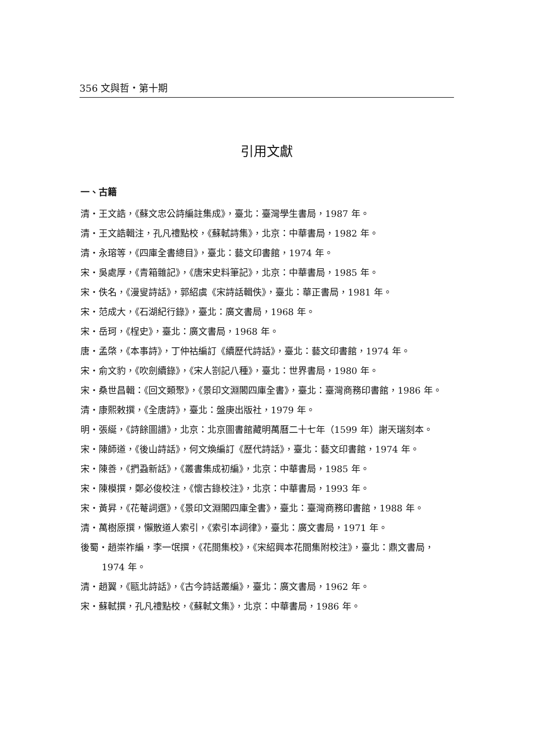356 文與哲・第十期
引用文獻
一、古籍
清・王文誥，《蘇文忠公詩編註集成》，臺北：臺灣學生書局，1987 年。
清・王文誥輯注，孔凡禮點校，《蘇軾詩集》，北京：中華書局，1982 年。
清・永瑢等，《四庫全書總目》，臺北：藝文印書館，1974 年。
宋・吳處厚，《青箱雜記》，《唐宋史料筆記》，北京：中華書局，1985 年。
宋・佚名，《漫叟詩話》，郭紹虞《宋詩話輯佚》，臺北：華正書局，1981 年。
宋・范成大，《石湖紀行錄》，臺北：廣文書局，1968 年。
宋・岳珂，《桯史》，臺北：廣文書局，1968 年。
唐・孟棨，《本事詩》，丁仲祜編訂《續歷代詩話》，臺北：藝文印書館，1974 年。
宋・俞文豹，《吹劍續錄》，《宋人劄記八種》，臺北：世界書局，1980 年。
宋・桑世昌輯：《回文類聚》，《景印文淵閣四庫全書》，臺北：臺灣商務印書館，1986 年。
清・康熙敕撰，《全唐詩》，臺北：盤庚出版社，1979 年。
明・張綖，《詩餘圖譜》，北京：北京圖書館藏明萬曆二十七年（1599 年）謝天瑞刻本。
宋・陳師道，《後山詩話》，何文煥編訂《歷代詩話》，臺北：藝文印書館，1974 年。
宋・陳善，《捫蝨新話》，《叢書集成初編》，北京：中華書局，1985 年。
宋・陳模撰，鄭必俊校注，《懷古錄校注》，北京：中華書局，1993 年。
宋・黃昇，《花菴詞選》，《景印文淵閣四庫全書》，臺北：臺灣商務印書館，1988 年。
清・萬樹原撰，懶散道人索引，《索引本詞律》，臺北：廣文書局，1971 年。
後蜀・趙崇祚編，李一氓撰，《花間集校》，《宋紹興本花間集附校注》，臺北：鼎文書局，1974 年。
清・趙翼，《甌北詩話》，《古今詩話叢編》，臺北：廣文書局，1962 年。
宋・蘇軾撰，孔凡禮點校，《蘇軾文集》，北京：中華書局，1986 年。